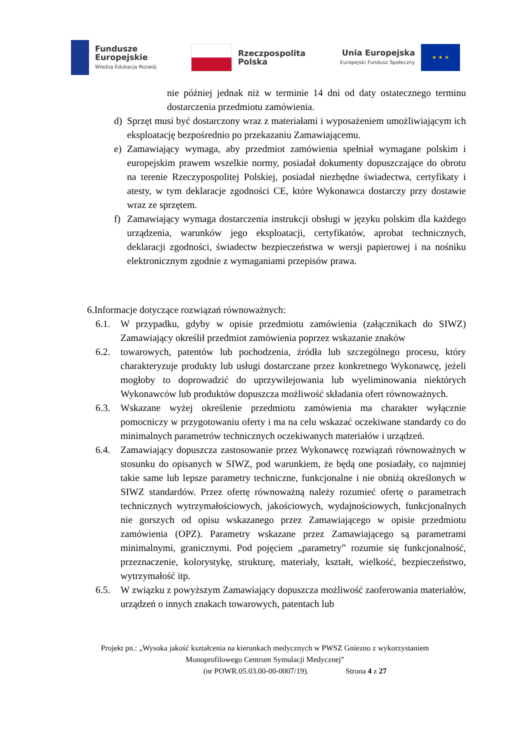Fundusze
Europejskie
Wiedza Edukacja Rozwój
Rzeczpospolita
Polska
Unia Europejska
Europejski Fundusz Społeczny
★ ★ ★
nie później jednak niż w terminie 14 dni od daty ostatecznego terminu dostarczenia przedmiotu zamówienia.
d) Sprzęt musi być dostarczony wraz z materiałami i wyposażeniem umożliwiającym ich eksploatację bezpośrednio po przekazaniu Zamawiającemu.
e) Zamawiający wymaga, aby przedmiot zamówienia spełniał wymagane polskim i europejskim prawem wszelkie normy, posiadał dokumenty dopuszczające do obrotu na terenie Rzeczypospolitej Polskiej, posiadał niezbędne świadectwa, certyfikaty i atesty, w tym deklaracje zgodności CE, które Wykonawca dostarczy przy dostawie wraz ze sprzętem.
f) Zamawiający wymaga dostarczenia instrukcji obsługi w języku polskim dla każdego urządzenia, warunków jego eksploatacji, certyfikatów, aprobat technicznych, deklaracji zgodności, świadectw bezpieczeństwa w wersji papierowej i na nośniku elektronicznym zgodnie z wymaganiami przepisów prawa.
6.Informacje dotyczące rozwiązań równoważnych:
6.1. W przypadku, gdyby w opisie przedmiotu zamówienia (załącznikach do SIWZ) Zamawiający określił przedmiot zamówienia poprzez wskazanie znaków
6.2. towarowych, patentów lub pochodzenia, źródła lub szczególnego procesu, który charakteryzuje produkty lub usługi dostarczane przez konkretnego Wykonawcę, jeżeli mogłoby to doprowadzić do uprzywilejowania lub wyeliminowania niektórych Wykonawców lub produktów dopuszcza możliwość składania ofert równoważnych.
6.3. Wskazane wyżej określenie przedmiotu zamówienia ma charakter wyłącznie pomocniczy w przygotowaniu oferty i ma na celu wskazać oczekiwane standardy co do minimalnych parametrów technicznych oczekiwanych materiałów i urządzeń.
6.4. Zamawiający dopuszcza zastosowanie przez Wykonawcę rozwiązań równoważnych w stosunku do opisanych w SIWZ, pod warunkiem, że będą one posiadały, co najmniej takie same lub lepsze parametry techniczne, funkcjonalne i nie obniżą określonych w SIWZ standardów. Przez ofertę równoważną należy rozumieć ofertę o parametrach technicznych wytrzymałościowych, jakościowych, wydajnościowych, funkcjonalnych nie gorszych od opisu wskazanego przez Zamawiającego w opisie przedmiotu zamówienia (OPZ). Parametry wskazane przez Zamawiającego są parametrami minimalnymi, granicznymi. Pod pojęciem „parametry” rozumie się funkcjonalność, przeznaczenie, kolorystykę, strukturę, materiały, kształt, wielkość, bezpieczeństwo, wytrzymałość itp.
6.5. W związku z powyższym Zamawiający dopuszcza możliwość zaoferowania materiałów, urządzeń o innych znakach towarowych, patentach lub
Projekt pn.: „Wysoka jakość kształcenia na kierunkach medycznych w PWSZ Gniezno z wykorzystaniem
Monoprofilowego Centrum Symulacji Medycznej”
(nr POWR.05.03.00-00-0007/19). Strona 4 z 27